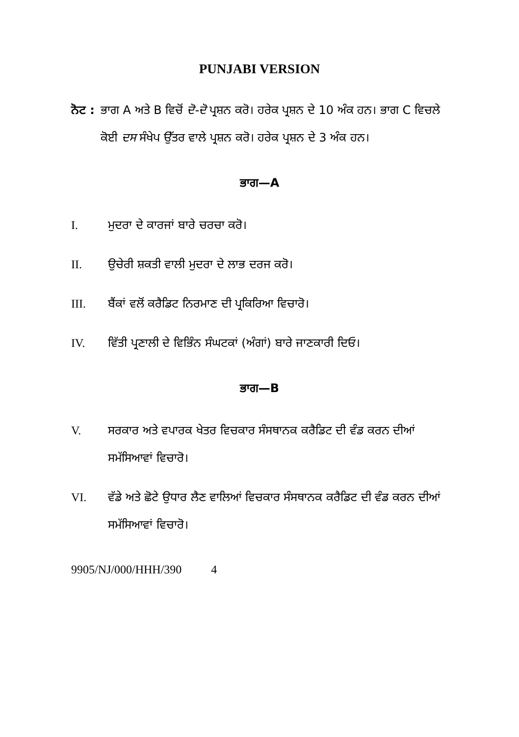PUNJABI VERSION
ਨੋਟ : ਭਾਗ A ਅਤੇ B ਵਿਚੋਂ ਦੋ-ਦੋ ਪ੍ਰਸ਼ਨ ਕਰੋ। ਹਰੇਕ ਪ੍ਰਸ਼ਨ ਦੇ 10 ਅੰਕ ਹਨ। ਭਾਗ C ਵਿਚਲੇ ਕੋਈ ਦਸ ਸੰਖੇਪ ਉੱਤਰ ਵਾਲੇ ਪ੍ਰਸ਼ਨ ਕਰੋ। ਹਰੇਕ ਪ੍ਰਸ਼ਨ ਦੇ 3 ਅੰਕ ਹਨ।
ਭਾਗ—A
I. ਮੁਦਰਾ ਦੇ ਕਾਰਜਾਂ ਬਾਰੇ ਚਰਚਾ ਕਰੋ।
II. ਉਚੇਰੀ ਸ਼ਕਤੀ ਵਾਲੀ ਮੁਦਰਾ ਦੇ ਲਾਭ ਦਰਜ ਕਰੋ।
III. ਬੈਂਕਾਂ ਵਲੋਂ ਕਰੈਡਿਟ ਨਿਰਮਾਣ ਦੀ ਪ੍ਰਕਿਰਿਆ ਵਿਚਾਰੋ।
IV. ਵਿੱਤੀ ਪ੍ਰਣਾਲੀ ਦੇ ਵਿਭਿੰਨ ਸੰਘਟਕਾਂ (ਅੰਗਾਂ) ਬਾਰੇ ਜਾਣਕਾਰੀ ਦਿਓ।
ਭਾਗ—B
V. ਸਰਕਾਰ ਅਤੇ ਵਪਾਰਕ ਖੇਤਰ ਵਿਚਕਾਰ ਸੰਸਥਾਨਕ ਕਰੈਡਿਟ ਦੀ ਵੰਡ ਕਰਨ ਦੀਆਂ ਸਮੱਸਿਆਵਾਂ ਵਿਚਾਰੋ।
VI. ਵੱਡੇ ਅਤੇ ਛੋਟੇ ਉਧਾਰ ਲੈਣ ਵਾਲਿਆਂ ਵਿਚਕਾਰ ਸੰਸਥਾਨਕ ਕਰੈਡਿਟ ਦੀ ਵੰਡ ਕਰਨ ਦੀਆਂ ਸਮੱਸਿਆਵਾਂ ਵਿਚਾਰੋ।
9905/NJ/000/HHH/390 4